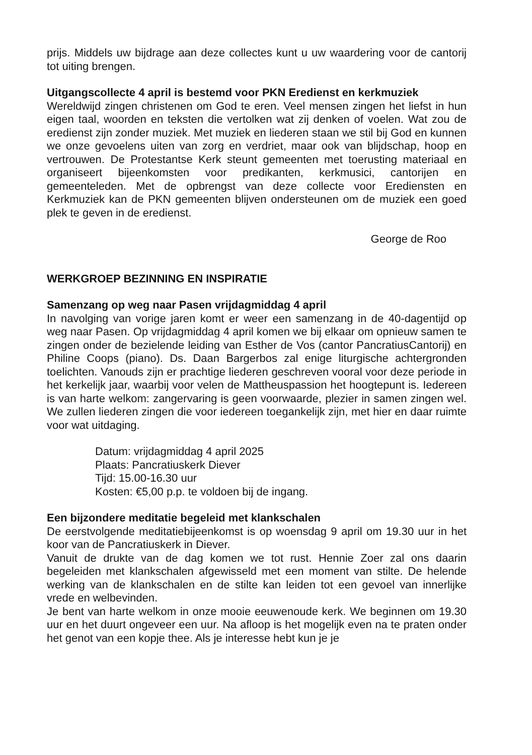prijs. Middels uw bijdrage aan deze collectes kunt u uw waardering voor de cantorij tot uiting brengen.
Uitgangscollecte 4 april is bestemd voor PKN Eredienst en kerkmuziek
Wereldwijd zingen christenen om God te eren. Veel mensen zingen het liefst in hun eigen taal, woorden en teksten die vertolken wat zij denken of voelen. Wat zou de eredienst zijn zonder muziek. Met muziek en liederen staan we stil bij God en kunnen we onze gevoelens uiten van zorg en verdriet, maar ook van blijdschap, hoop en vertrouwen. De Protestantse Kerk steunt gemeenten met toerusting materiaal en organiseert bijeenkomsten voor predikanten, kerkmusici, cantorijen en gemeenteleden. Met de opbrengst van deze collecte voor Erediensten en Kerkmuziek kan de PKN gemeenten blijven ondersteunen om de muziek een goed plek te geven in de eredienst.
George de Roo
WERKGROEP BEZINNING EN INSPIRATIE
Samenzang op weg naar Pasen vrijdagmiddag 4 april
In navolging van vorige jaren komt er weer een samenzang in de 40-dagentijd op weg naar Pasen. Op vrijdagmiddag 4 april komen we bij elkaar om opnieuw samen te zingen onder de bezielende leiding van Esther de Vos (cantor PancratiusCantorij) en Philine Coops (piano). Ds. Daan Bargerbos zal enige liturgische achtergronden toelichten. Vanouds zijn er prachtige liederen geschreven vooral voor deze periode in het kerkelijk jaar, waarbij voor velen de Mattheuspassion het hoogtepunt is. Iedereen is van harte welkom: zangervaring is geen voorwaarde, plezier in samen zingen wel. We zullen liederen zingen die voor iedereen toegankelijk zijn, met hier en daar ruimte voor wat uitdaging.
Datum: vrijdagmiddag 4 april 2025
Plaats: Pancratiuskerk Diever
Tijd: 15.00-16.30 uur
Kosten: €5,00 p.p. te voldoen bij de ingang.
Een bijzondere meditatie begeleid met klankschalen
De eerstvolgende meditatiebijeenkomst is op woensdag 9 april om 19.30 uur in het koor van de Pancratiuskerk in Diever.
Vanuit de drukte van de dag komen we tot rust. Hennie Zoer zal ons daarin begeleiden met klankschalen afgewisseld met een moment van stilte. De helende werking van de klankschalen en de stilte kan leiden tot een gevoel van innerlijke vrede en welbevinden.
Je bent van harte welkom in onze mooie eeuwenoude kerk. We beginnen om 19.30 uur en het duurt ongeveer een uur. Na afloop is het mogelijk even na te praten onder het genot van een kopje thee. Als je interesse hebt kun je je